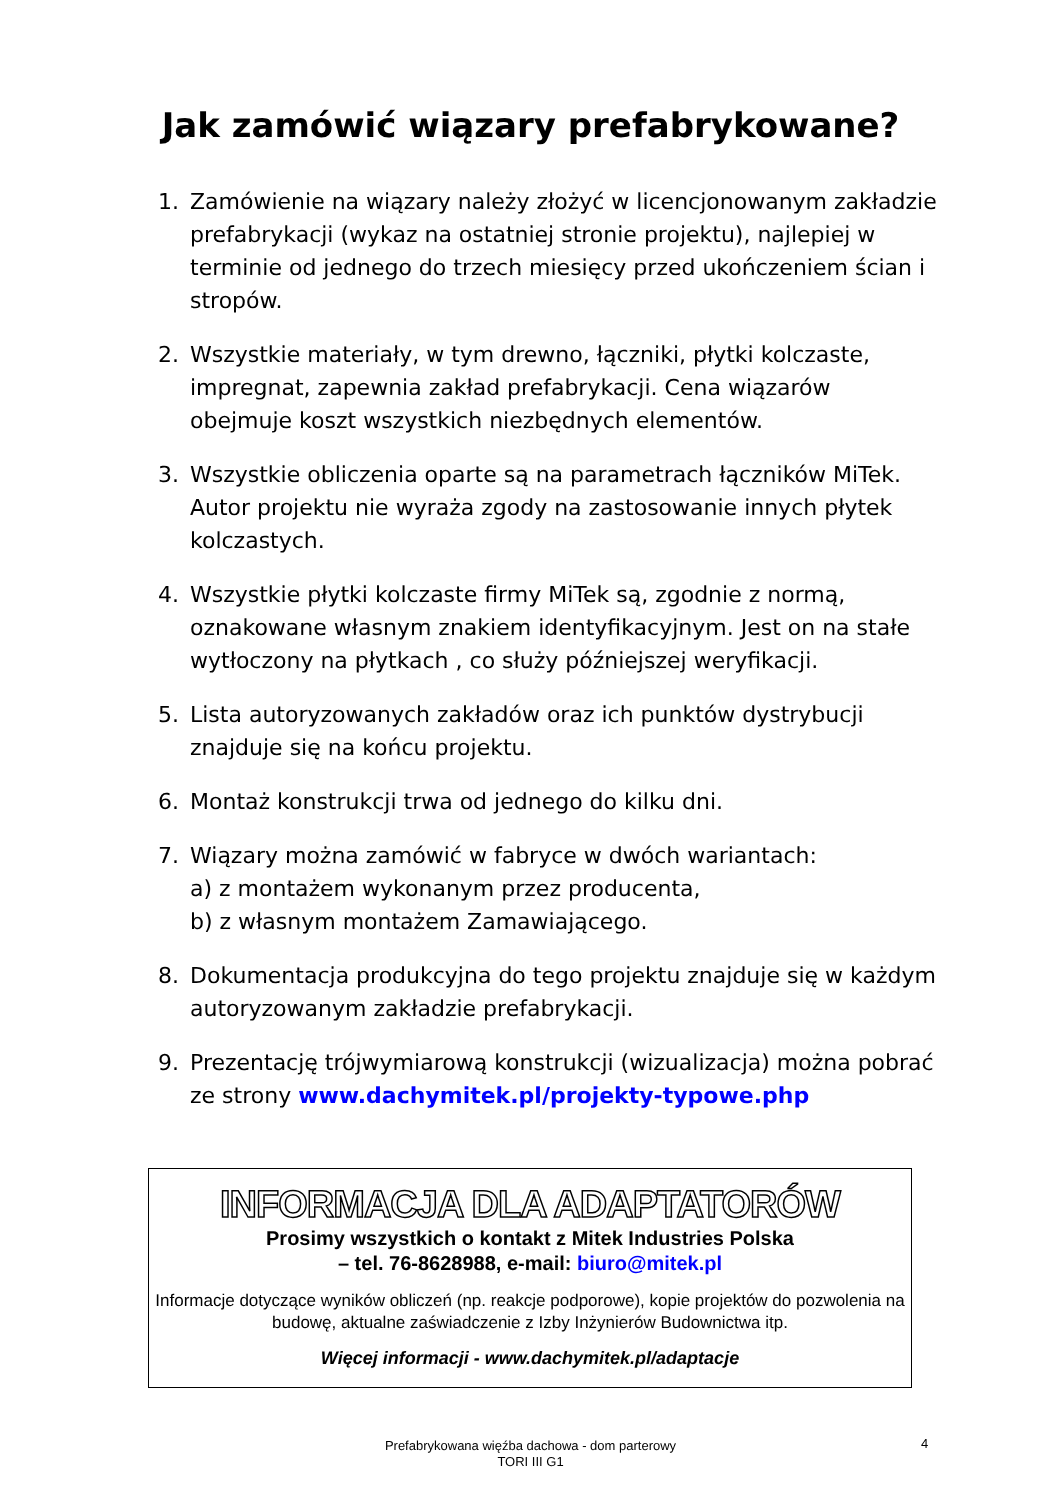Jak zamówić wiązary prefabrykowane?
1. Zamówienie na wiązary należy złożyć w licencjonowanym zakładzie prefabrykacji (wykaz na ostatniej stronie projektu), najlepiej w terminie od jednego do trzech miesięcy przed ukończeniem ścian i stropów.
2. Wszystkie materiały, w tym drewno, łączniki, płytki kolczaste, impregnat, zapewnia zakład prefabrykacji. Cena wiązarów obejmuje koszt wszystkich niezbędnych elementów.
3. Wszystkie obliczenia oparte są na parametrach łączników MiTek. Autor projektu nie wyraża zgody na zastosowanie innych płytek kolczastych.
4. Wszystkie płytki kolczaste firmy MiTek są, zgodnie z normą, oznakowane własnym znakiem identyfikacyjnym. Jest on na stałe wytłoczony na płytkach , co służy późniejszej weryfikacji.
5. Lista autoryzowanych zakładów oraz ich punktów dystrybucji znajduje się na końcu projektu.
6. Montaż konstrukcji trwa od jednego do kilku dni.
7. Wiązary można zamówić w fabryce w dwóch wariantach:
a) z montażem wykonanym przez producenta,
b) z własnym montażem Zamawiającego.
8. Dokumentacja produkcyjna do tego projektu znajduje się w każdym autoryzowanym zakładzie prefabrykacji.
9. Prezentację trójwymiarową konstrukcji (wizualizacja) można pobrać ze strony www.dachymitek.pl/projekty-typowe.php
INFORMACJA DLA ADAPTATORÓW
Prosimy wszystkich o kontakt z Mitek Industries Polska
– tel. 76-8628988, e-mail: biuro@mitek.pl
Informacje dotyczące wyników obliczeń (np. reakcje podporowe), kopie projektów do pozwolenia na budowę, aktualne zaświadczenie z Izby Inżynierów Budownictwa itp.
Więcej informacji - www.dachymitek.pl/adaptacje
Prefabrykowana więźba dachowa - dom parterowy
TORI III G1
4